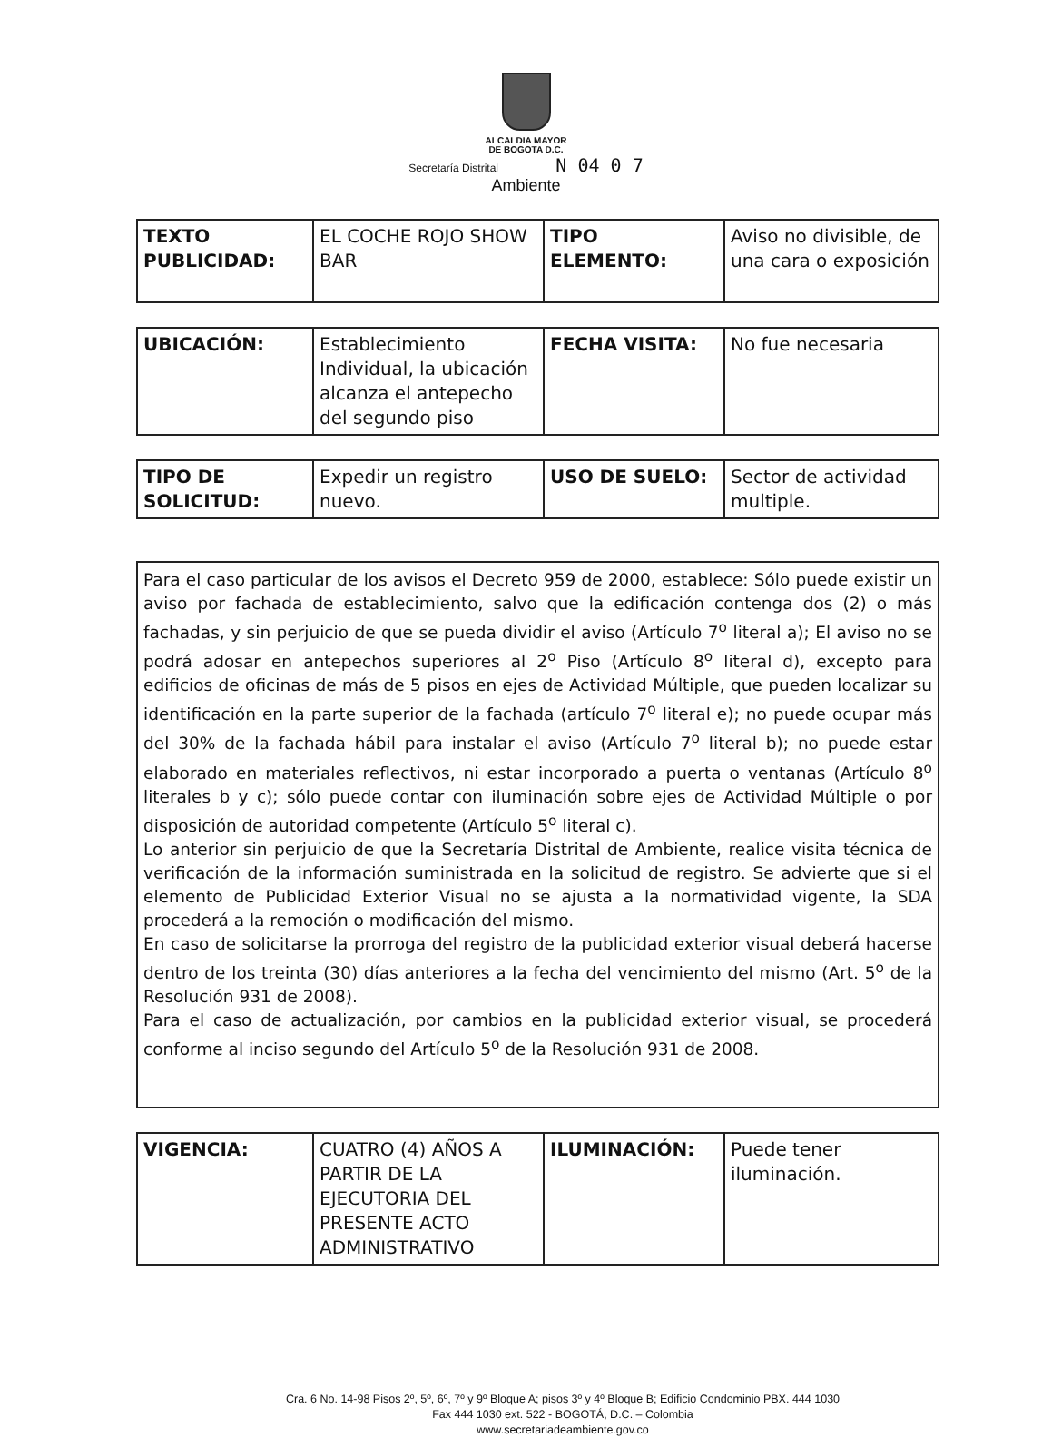ALCALDIA MAYOR
DE BOGOTA D.C.
Secretaría Distrital N 04 0 7
Ambiente
| TEXTO PUBLICIDAD: | EL COCHE ROJO SHOW BAR | TIPO ELEMENTO: | Aviso no divisible, de una cara o exposición |
| UBICACIÓN: | Establecimiento Individual, la ubicación alcanza el antepecho del segundo piso | FECHA VISITA: | No fue necesaria |
| TIPO DE SOLICITUD: | Expedir un registro nuevo. | USO DE SUELO: | Sector de actividad multiple. |
Para el caso particular de los avisos el Decreto 959 de 2000, establece: Sólo puede existir un aviso por fachada de establecimiento, salvo que la edificación contenga dos (2) o más fachadas, y sin perjuicio de que se pueda dividir el aviso (Artículo 7<sup>o</sup> literal a); El aviso no se podrá adosar en antepechos superiores al 2<sup>o</sup> Piso (Artículo 8<sup>o</sup> literal d), excepto para edificios de oficinas de más de 5 pisos en ejes de Actividad Múltiple, que pueden localizar su identificación en la parte superior de la fachada (artículo 7<sup>o</sup> literal e); no puede ocupar más del 30% de la fachada hábil para instalar el aviso (Artículo 7<sup>o</sup> literal b); no puede estar elaborado en materiales reflectivos, ni estar incorporado a puerta o ventanas (Artículo 8<sup>o</sup> literales b y c); sólo puede contar con iluminación sobre ejes de Actividad Múltiple o por disposición de autoridad competente (Artículo 5<sup>o</sup> literal c).
Lo anterior sin perjuicio de que la Secretaría Distrital de Ambiente, realice visita técnica de verificación de la información suministrada en la solicitud de registro. Se advierte que si el elemento de Publicidad Exterior Visual no se ajusta a la normatividad vigente, la SDA procederá a la remoción o modificación del mismo.
En caso de solicitarse la prorroga del registro de la publicidad exterior visual deberá hacerse dentro de los treinta (30) días anteriores a la fecha del vencimiento del mismo (Art. 5<sup>o</sup> de la Resolución 931 de 2008).
Para el caso de actualización, por cambios en la publicidad exterior visual, se procederá conforme al inciso segundo del Artículo 5<sup>o</sup> de la Resolución 931 de 2008.
| VIGENCIA: | CUATRO (4) AÑOS A PARTIR DE LA EJECUTORIA DEL PRESENTE ACTO ADMINISTRATIVO | ILUMINACIÓN: | Puede tener iluminación. |
Cra. 6 No. 14-98 Pisos 2º, 5º, 6º, 7º y 9º Bloque A; pisos 3º y 4º Bloque B; Edificio Condominio PBX. 444 1030
Fax 444 1030 ext. 522 - BOGOTÁ, D.C. – Colombia
www.secretariadeambiente.gov.co